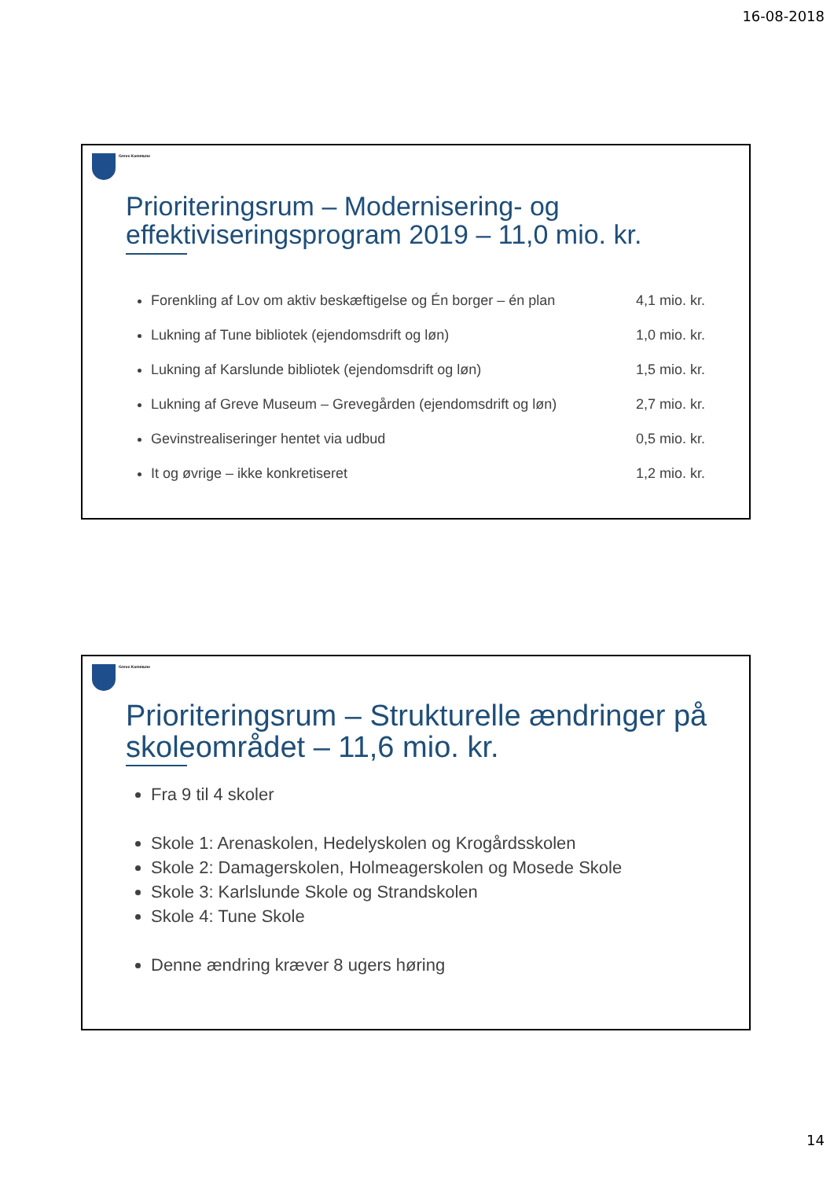16-08-2018
Greve Kommune
Prioriteringsrum – Modernisering- og effektiviseringsprogram 2019 – 11,0 mio. kr.
Forenkling af Lov om aktiv beskæftigelse og Én borger – én plan 4,1 mio. kr.
Lukning af Tune bibliotek (ejendomsdrift og løn) 1,0 mio. kr.
Lukning af Karslunde bibliotek (ejendomsdrift og løn) 1,5 mio. kr.
Lukning af Greve Museum – Grevegården (ejendomsdrift og løn) 2,7 mio. kr.
Gevinstrealiseringer hentet via udbud 0,5 mio. kr.
It og øvrige – ikke konkretiseret 1,2 mio. kr.
Greve Kommune
Prioriteringsrum – Strukturelle ændringer på skoleområdet – 11,6 mio. kr.
Fra 9 til 4 skoler
Skole 1: Arenaskolen, Hedelyskolen og Krogårdsskolen
Skole 2: Damagerskolen, Holmeagerskolen og Mosede Skole
Skole 3: Karlslunde Skole og Strandskolen
Skole 4: Tune Skole
Denne ændring kræver 8 ugers høring
14